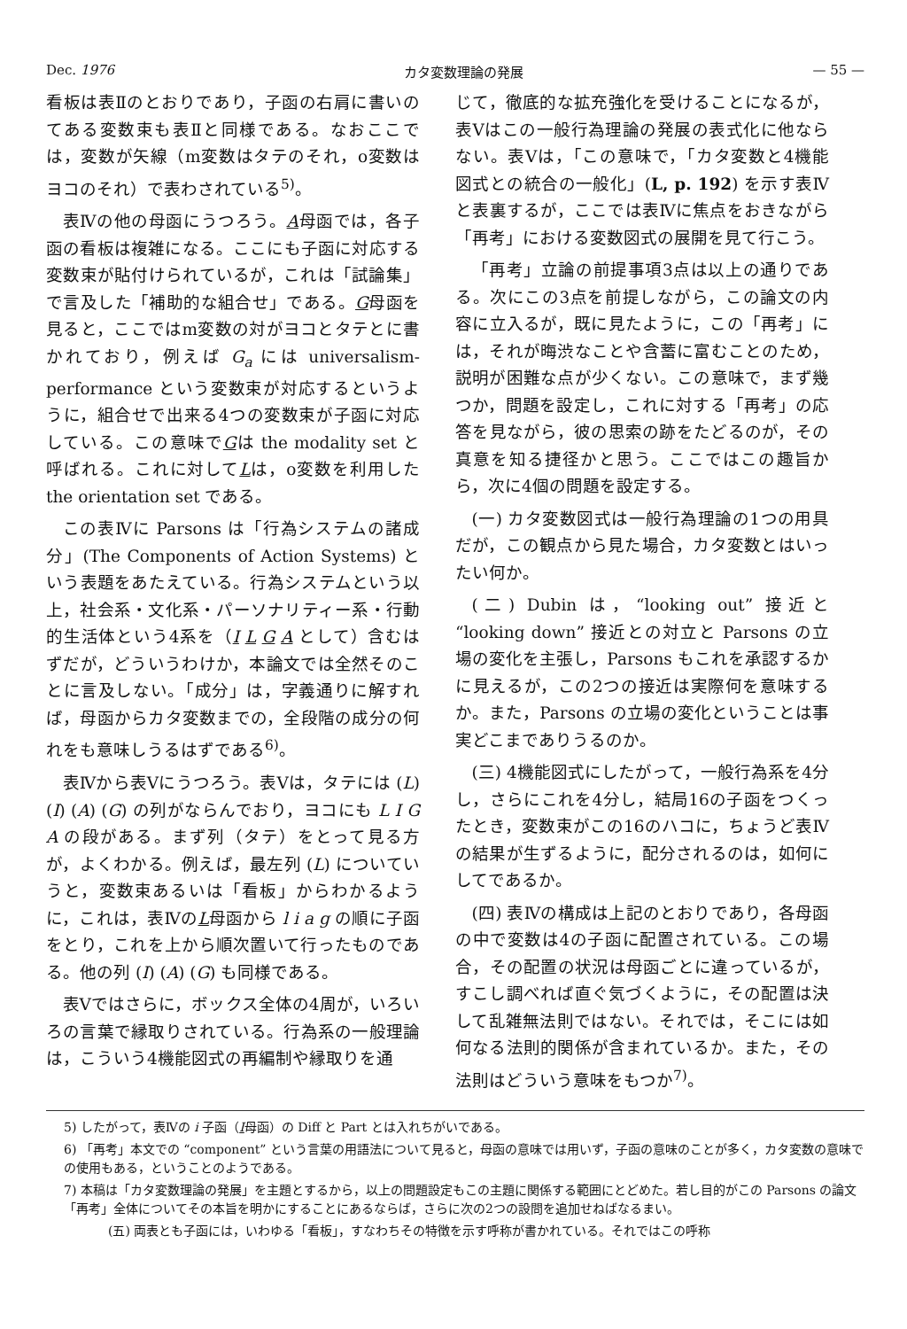Dec. 1976 カタ変数理論の発展 — 55 —
看板は表Ⅱのとおりであり，子函の右肩に書いのてある変数束も表Ⅱと同様である。なおここでは，変数が矢線（m変数はタテのそれ，o変数はヨコのそれ）で表わされている<sup>5)</sup>。
表Ⅳの他の母函にうつろう。A母函では，各子函の看板は複雑になる。ここにも子函に対応する変数束が貼付けられているが，これは「試論集」で言及した「補助的な組合せ」である。G母函を見ると，ここではm変数の対がヨコとタテとに書かれており，例えば G<sub>a</sub> には universalism-performance という変数束が対応するというように，組合せで出来る4つの変数束が子函に対応している。この意味でGは the modality set と呼ばれる。これに対してLは，o変数を利用した the orientation set である。
この表Ⅳに Parsons は「行為システムの諸成分」(The Components of Action Systems) という表題をあたえている。行為システムという以上，社会系・文化系・パーソナリティー系・行動的生活体という4系を（I L G A として）含むはずだが，どういうわけか，本論文では全然そのことに言及しない。「成分」は，字義通りに解すれば，母函からカタ変数までの，全段階の成分の何れをも意味しうるはずである<sup>6)</sup>。
表Ⅳから表Ⅴにうつろう。表Ⅴは，タテには (L) (I) (A) (G) の列がならんでおり，ヨコにも L I G A の段がある。まず列（タテ）をとって見る方が，よくわかる。例えば，最左列 (L) についていうと，変数束あるいは「看板」からわかるように，これは，表ⅣのL母函から l i a g の順に子函をとり，これを上から順次置いて行ったものである。他の列 (I) (A) (G) も同様である。
表Ⅴではさらに，ボックス全体の4周が，いろいろの言葉で縁取りされている。行為系の一般理論は，こういう4機能図式の再編制や縁取りを通
じて，徹底的な拡充強化を受けることになるが，表Ⅴはこの一般行為理論の発展の表式化に他ならない。表Ⅴは，「この意味で，「カタ変数と4機能図式との統合の一般化」(L, p. 192) を示す表Ⅳと表裏するが，ここでは表Ⅳに焦点をおきながら「再考」における変数図式の展開を見て行こう。
「再考」立論の前提事項3点は以上の通りである。次にこの3点を前提しながら，この論文の内容に立入るが，既に見たように，この「再考」には，それが晦渋なことや含蓄に富むことのため，説明が困難な点が少くない。この意味で，まず幾つか，問題を設定し，これに対する「再考」の応答を見ながら，彼の思索の跡をたどるのが，その真意を知る捷径かと思う。ここではこの趣旨から，次に4個の問題を設定する。
(一) カタ変数図式は一般行為理論の1つの用具だが，この観点から見た場合，カタ変数とはいったい何か。
(二) Dubin は，“looking out” 接近と “looking down” 接近との対立と Parsons の立場の変化を主張し，Parsons もこれを承認するかに見えるが，この2つの接近は実際何を意味するか。また，Parsons の立場の変化ということは事実どこまでありうるのか。
(三) 4機能図式にしたがって，一般行為系を4分し，さらにこれを4分し，結局16の子函をつくったとき，変数束がこの16のハコに，ちょうど表Ⅳの結果が生ずるように，配分されるのは，如何にしてであるか。
(四) 表Ⅳの構成は上記のとおりであり，各母函の中で変数は4の子函に配置されている。この場合，その配置の状況は母函ごとに違っているが，すこし調べれば直ぐ気づくように，その配置は決して乱雑無法則ではない。それでは，そこには如何なる法則的関係が含まれているか。また，その法則はどういう意味をもつか<sup>7)</sup>。
5) したがって，表Ⅳの i 子函（I母函）の Diff と Part とは入れちがいである。
6) 「再考」本文での “component” という言葉の用語法について見ると，母函の意味では用いず，子函の意味のことが多く，カタ変数の意味での使用もある，ということのようである。
7) 本稿は「カタ変数理論の発展」を主題とするから，以上の問題設定もこの主題に関係する範囲にとどめた。若し目的がこの Parsons の論文「再考」全体についてその本旨を明かにすることにあるならば，さらに次の2つの設問を追加せねばなるまい。
(五) 両表とも子函には，いわゆる「看板」，すなわちその特徴を示す呼称が書かれている。それではこの呼称